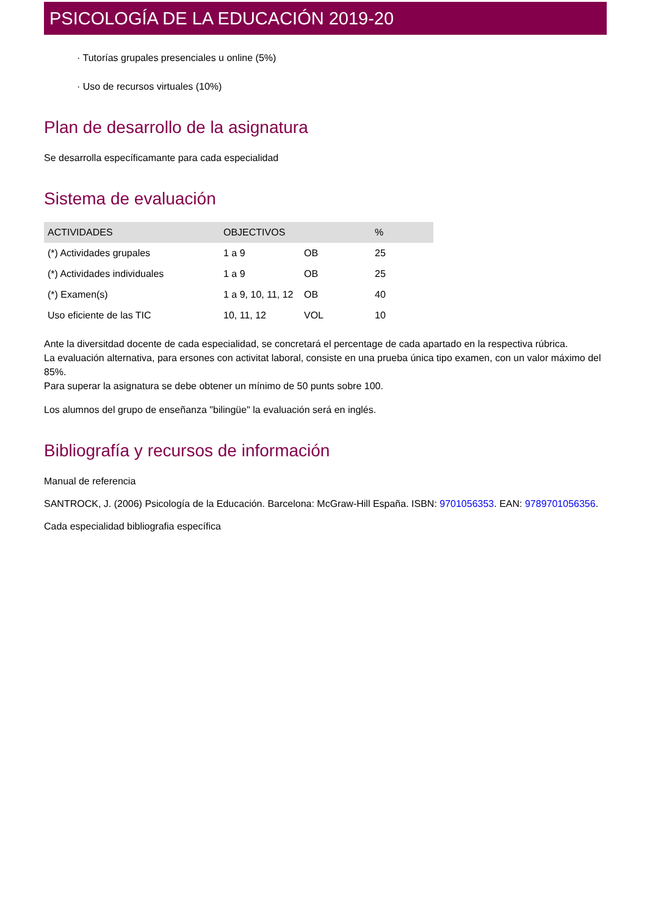PSICOLOGÍA DE LA EDUCACIÓN 2019-20
· Tutorías grupales presenciales u online (5%)
· Uso de recursos virtuales (10%)
Plan de desarrollo de la asignatura
Se desarrolla específicamante para cada especialidad
Sistema de evaluación
| ACTIVIDADES | OBJECTIVOS | | % |
| --- | --- | --- | --- |
| (*) Actividades grupales | 1 a 9 | OB | 25 |
| (*) Actividades individuales | 1 a 9 | OB | 25 |
| (*) Examen(s) | 1 a 9, 10, 11, 12 | OB | 40 |
| Uso eficiente de las TIC | 10, 11, 12 | VOL | 10 |
Ante la diversitdad docente de cada especialidad, se concretará el percentage de cada apartado en la respectiva rúbrica.
La evaluación alternativa, para ersones con activitat laboral, consiste en una prueba única tipo examen, con un valor máximo del 85%.
Para superar la asignatura se debe obtener un mínimo de 50 punts sobre 100.
Los alumnos del grupo de enseñanza "bilingüe" la evaluación será en inglés.
Bibliografía y recursos de información
Manual de referencia
SANTROCK, J. (2006) Psicología de la Educación. Barcelona: McGraw-Hill España. ISBN: 9701056353. EAN: 9789701056356.
Cada especialidad bibliografia específica